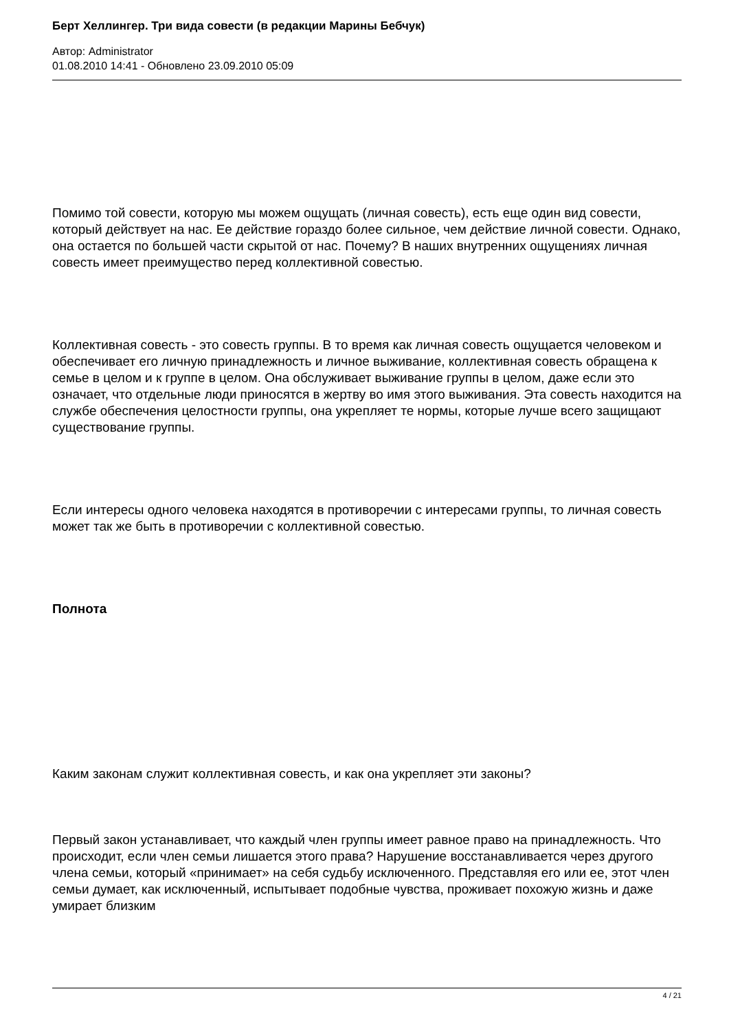Берт Хеллингер. Три вида совести (в редакции Марины Бебчук)
Автор: Administrator
01.08.2010 14:41 - Обновлено 23.09.2010 05:09
Помимо той совести, которую мы можем ощущать (личная совесть), есть еще один вид совести, который действует на нас. Ее действие гораздо более сильное, чем действие личной совести. Однако, она остается по большей части скрытой от нас. Почему? В наших внутренних ощущениях личная совесть имеет преимущество перед коллективной совестью.
Коллективная совесть - это совесть группы. В то время как личная совесть ощущается человеком и обеспечивает его личную принадлежность и личное выживание, коллективная совесть обращена к семье в целом и к группе в целом. Она обслуживает выживание группы в целом, даже если это означает, что отдельные люди приносятся в жертву во имя этого выживания. Эта совесть находится на службе обеспечения целостности группы, она укрепляет те нормы, которые лучше всего защищают существование группы.
Если интересы одного человека находятся в противоречии с интересами группы, то личная совесть может так же быть в противоречии с коллективной совестью.
Полнота
Каким законам служит коллективная совесть, и как она укрепляет эти законы?
Первый закон устанавливает, что каждый член группы имеет равное право на принадлежность. Что происходит, если член семьи лишается этого права? Нарушение восстанавливается через другого члена семьи, который «принимает» на себя судьбу исключенного. Представляя его или ее, этот член семьи думает, как исключенный, испытывает подобные чувства, проживает похожую жизнь и даже умирает близким
4 / 21